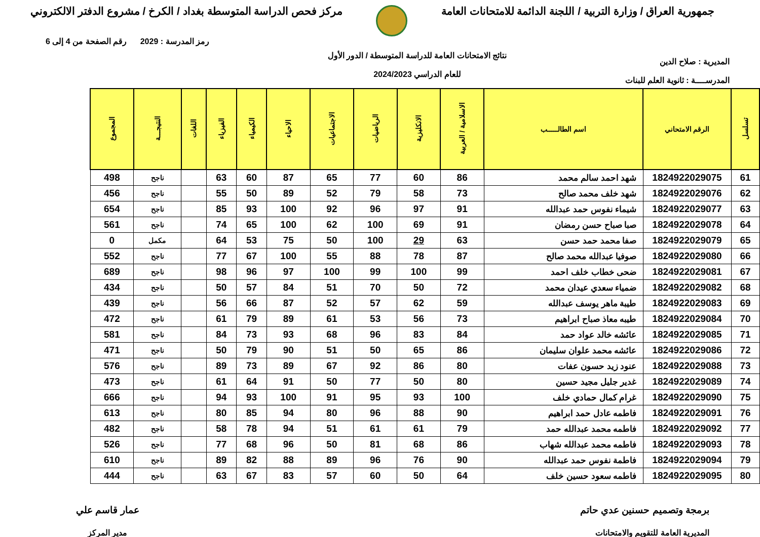جمهورية العراق / وزارة التربية / اللجنة الدائمة للامتحانات العامة
مركز فحص الدراسة المتوسطة بغداد / الكرخ / مشروع الدفتر الالكتروني
المديرية : صلاح الدين
المدرســــة : ثانوية العلم للبنات
نتائج الامتحانات العامة للدراسة المتوسطة / الدور الأول
للعام الدراسي 2024/2023
رمز المدرسة : 2029 رقم الصفحة من 4 إلى 6
| تسلسل | الرقم الامتحاني | اسم الطالـــــب | الاسلامية / العربية | الانكليزية | الرياضيات | الاجتماعيات | الاحياء | الكيمياء | الفيزياء | اللغات | النتيجـــة | المجموع |
| --- | --- | --- | --- | --- | --- | --- | --- | --- | --- | --- | --- | --- |
| 61 | 1824922029075 | شهد احمد سالم محمد | 86 | 60 | 77 | 65 | 87 | 60 | 63 | | ناجح | 498 |
| 62 | 1824922029076 | شهد خلف محمد صالح | 73 | 58 | 79 | 52 | 89 | 50 | 55 | | ناجح | 456 |
| 63 | 1824922029077 | شيماء نفوس حمد عبدالله | 91 | 97 | 96 | 92 | 100 | 93 | 85 | | ناجح | 654 |
| 64 | 1824922029078 | صبا صباح حسن رمضان | 91 | 69 | 100 | 62 | 100 | 65 | 74 | | ناجح | 561 |
| 65 | 1824922029079 | صفا محمد حمد حسن | 63 | 29 | 100 | 50 | 75 | 53 | 64 | | مكمل | 0 |
| 66 | 1824922029080 | صوفيا عبدالله محمد صالح | 87 | 78 | 88 | 55 | 100 | 67 | 77 | | ناجح | 552 |
| 67 | 1824922029081 | ضحى خطاب خلف احمد | 99 | 100 | 99 | 100 | 97 | 96 | 98 | | ناجح | 689 |
| 68 | 1824922029082 | ضمياء سعدي عيدان محمد | 72 | 50 | 70 | 51 | 84 | 57 | 50 | | ناجح | 434 |
| 69 | 1824922029083 | طيبة ماهر يوسف عبدالله | 59 | 62 | 57 | 52 | 87 | 66 | 56 | | ناجح | 439 |
| 70 | 1824922029084 | طيبه معاذ صباح ابراهيم | 73 | 56 | 53 | 61 | 89 | 79 | 61 | | ناجح | 472 |
| 71 | 1824922029085 | عائشه خالد عواد حمد | 84 | 83 | 96 | 68 | 93 | 73 | 84 | | ناجح | 581 |
| 72 | 1824922029086 | عائشه محمد علوان سليمان | 86 | 65 | 50 | 51 | 90 | 79 | 50 | | ناجح | 471 |
| 73 | 1824922029088 | عنود زيد حسون عفات | 80 | 86 | 92 | 67 | 89 | 73 | 89 | | ناجح | 576 |
| 74 | 1824922029089 | غدير جليل مجيد حسين | 80 | 50 | 77 | 50 | 91 | 64 | 61 | | ناجح | 473 |
| 75 | 1824922029090 | غرام كمال حمادي خلف | 100 | 93 | 95 | 91 | 100 | 93 | 94 | | ناجح | 666 |
| 76 | 1824922029091 | فاطمه عادل حمد ابراهيم | 90 | 88 | 96 | 80 | 94 | 85 | 80 | | ناجح | 613 |
| 77 | 1824922029092 | فاطمه محمد عبدالله حمد | 79 | 61 | 61 | 51 | 94 | 78 | 58 | | ناجح | 482 |
| 78 | 1824922029093 | فاطمه محمد عبدالله شهاب | 86 | 68 | 81 | 50 | 96 | 68 | 77 | | ناجح | 526 |
| 79 | 1824922029094 | فاطمة نفوس حمد عبدالله | 90 | 76 | 96 | 89 | 88 | 82 | 89 | | ناجح | 610 |
| 80 | 1824922029095 | فاطمه سعود حسين خلف | 64 | 50 | 60 | 57 | 83 | 67 | 63 | | ناجح | 444 |
برمجة وتصميم حسنين عدي حاتم
المديرية العامة للتقويم والامتحانات
عمار قاسم علي
مدير المركز